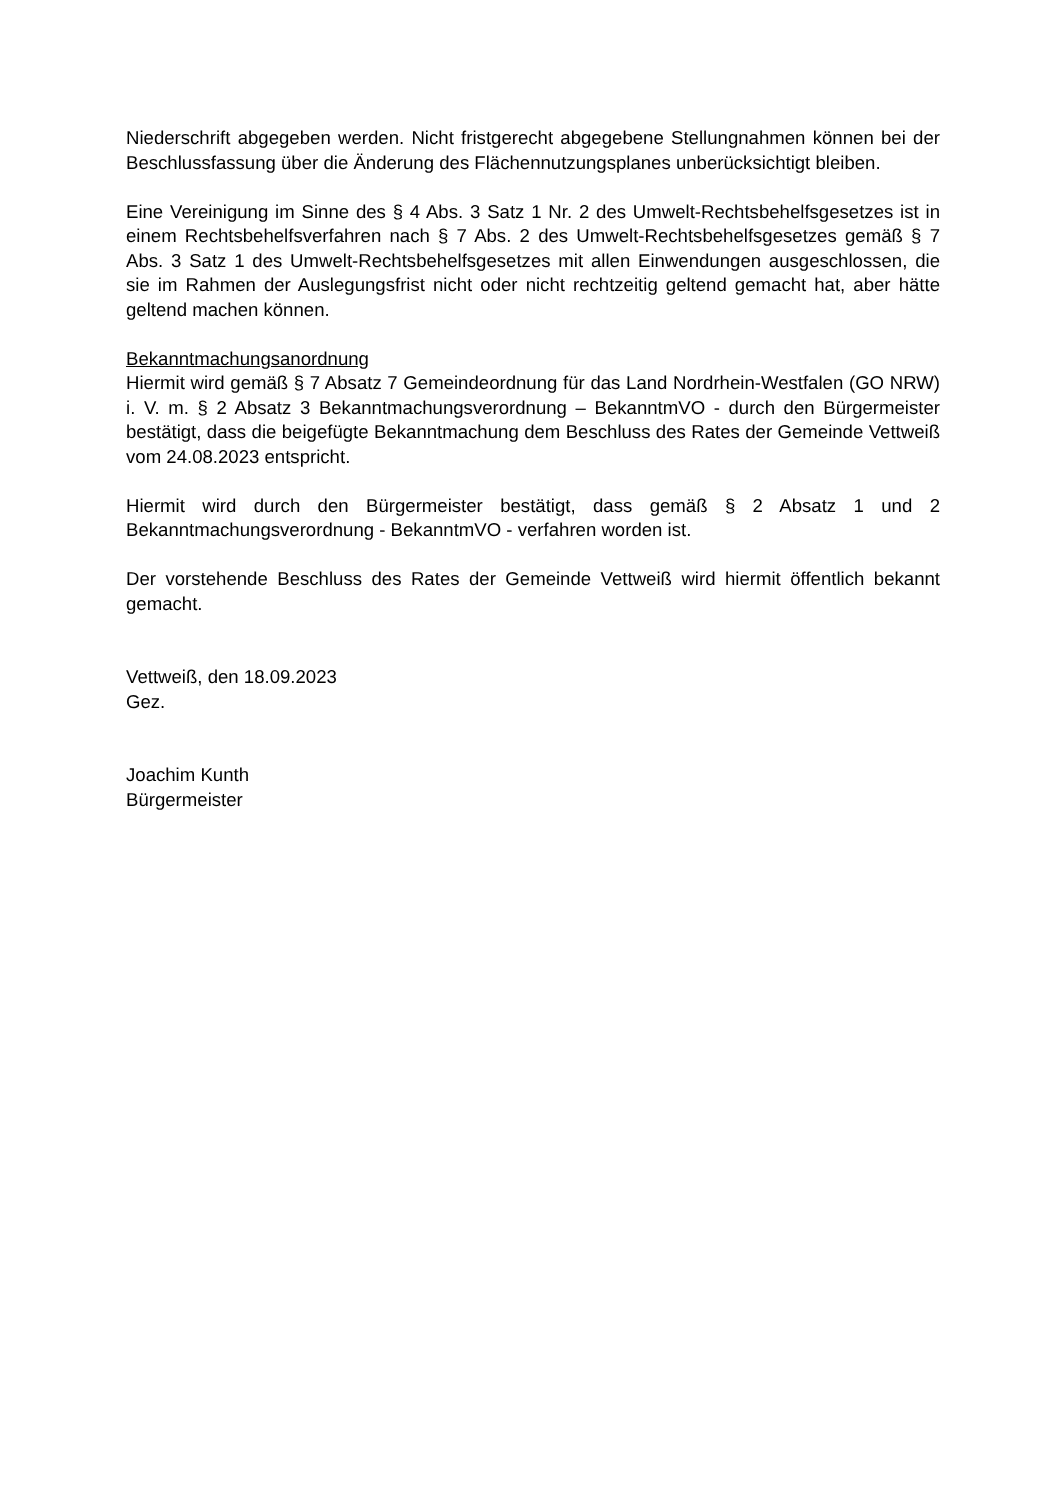Niederschrift abgegeben werden. Nicht fristgerecht abgegebene Stellungnahmen können bei der Beschlussfassung über die Änderung des Flächennutzungsplanes unberücksichtigt bleiben.
Eine Vereinigung im Sinne des § 4 Abs. 3 Satz 1 Nr. 2 des Umwelt-Rechtsbehelfsgesetzes ist in einem Rechtsbehelfsverfahren nach § 7 Abs. 2 des Umwelt-Rechtsbehelfsgesetzes gemäß § 7 Abs. 3 Satz 1 des Umwelt-Rechtsbehelfsgesetzes mit allen Einwendungen ausgeschlossen, die sie im Rahmen der Auslegungsfrist nicht oder nicht rechtzeitig geltend gemacht hat, aber hätte geltend machen können.
Bekanntmachungsanordnung
Hiermit wird gemäß § 7 Absatz 7 Gemeindeordnung für das Land Nordrhein-Westfalen (GO NRW) i. V. m. § 2 Absatz 3 Bekanntmachungsverordnung – BekanntmVO - durch den Bürgermeister bestätigt, dass die beigefügte Bekanntmachung dem Beschluss des Rates der Gemeinde Vettweiß vom 24.08.2023 entspricht.
Hiermit wird durch den Bürgermeister bestätigt, dass gemäß § 2 Absatz 1 und 2 Bekanntmachungsverordnung - BekanntmVO - verfahren worden ist.
Der vorstehende Beschluss des Rates der Gemeinde Vettweiß wird hiermit öffentlich bekannt gemacht.
Vettweiß, den 18.09.2023
Gez.
Joachim Kunth
Bürgermeister